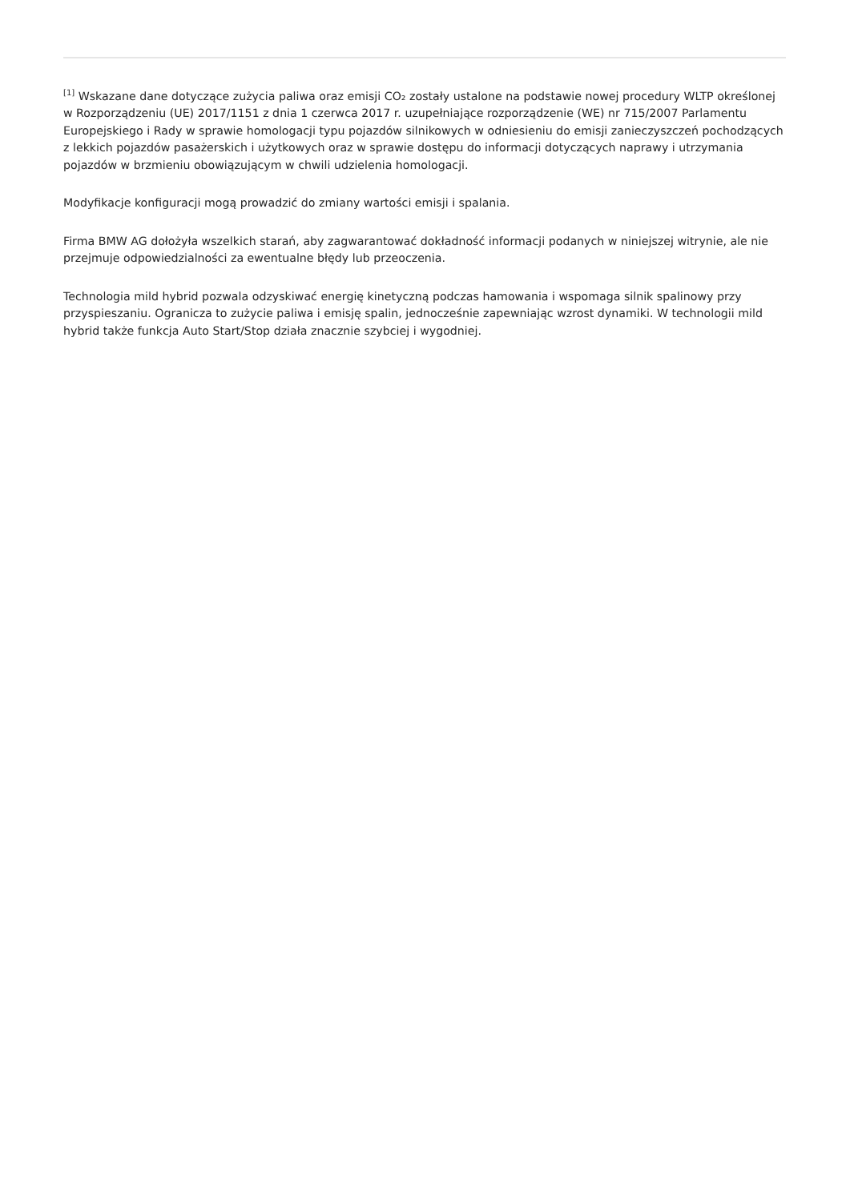<sup>[1]</sup> Wskazane dane dotyczące zużycia paliwa oraz emisji CO₂ zostały ustalone na podstawie nowej procedury WLTP określonej w Rozporządzeniu (UE) 2017/1151 z dnia 1 czerwca 2017 r. uzupełniające rozporządzenie (WE) nr 715/2007 Parlamentu Europejskiego i Rady w sprawie homologacji typu pojazdów silnikowych w odniesieniu do emisji zanieczyszczeń pochodzących z lekkich pojazdów pasażerskich i użytkowych oraz w sprawie dostępu do informacji dotyczących naprawy i utrzymania pojazdów w brzmieniu obowiązującym w chwili udzielenia homologacji.
Modyfikacje konfiguracji mogą prowadzić do zmiany wartości emisji i spalania.
Firma BMW AG dołożyła wszelkich starań, aby zagwarantować dokładność informacji podanych w niniejszej witrynie, ale nie przejmuje odpowiedzialności za ewentualne błędy lub przeoczenia.
Technologia mild hybrid pozwala odzyskiwać energię kinetyczną podczas hamowania i wspomaga silnik spalinowy przy przyspieszaniu. Ogranicza to zużycie paliwa i emisję spalin, jednocześnie zapewniając wzrost dynamiki. W technologii mild hybrid także funkcja Auto Start/Stop działa znacznie szybciej i wygodniej.